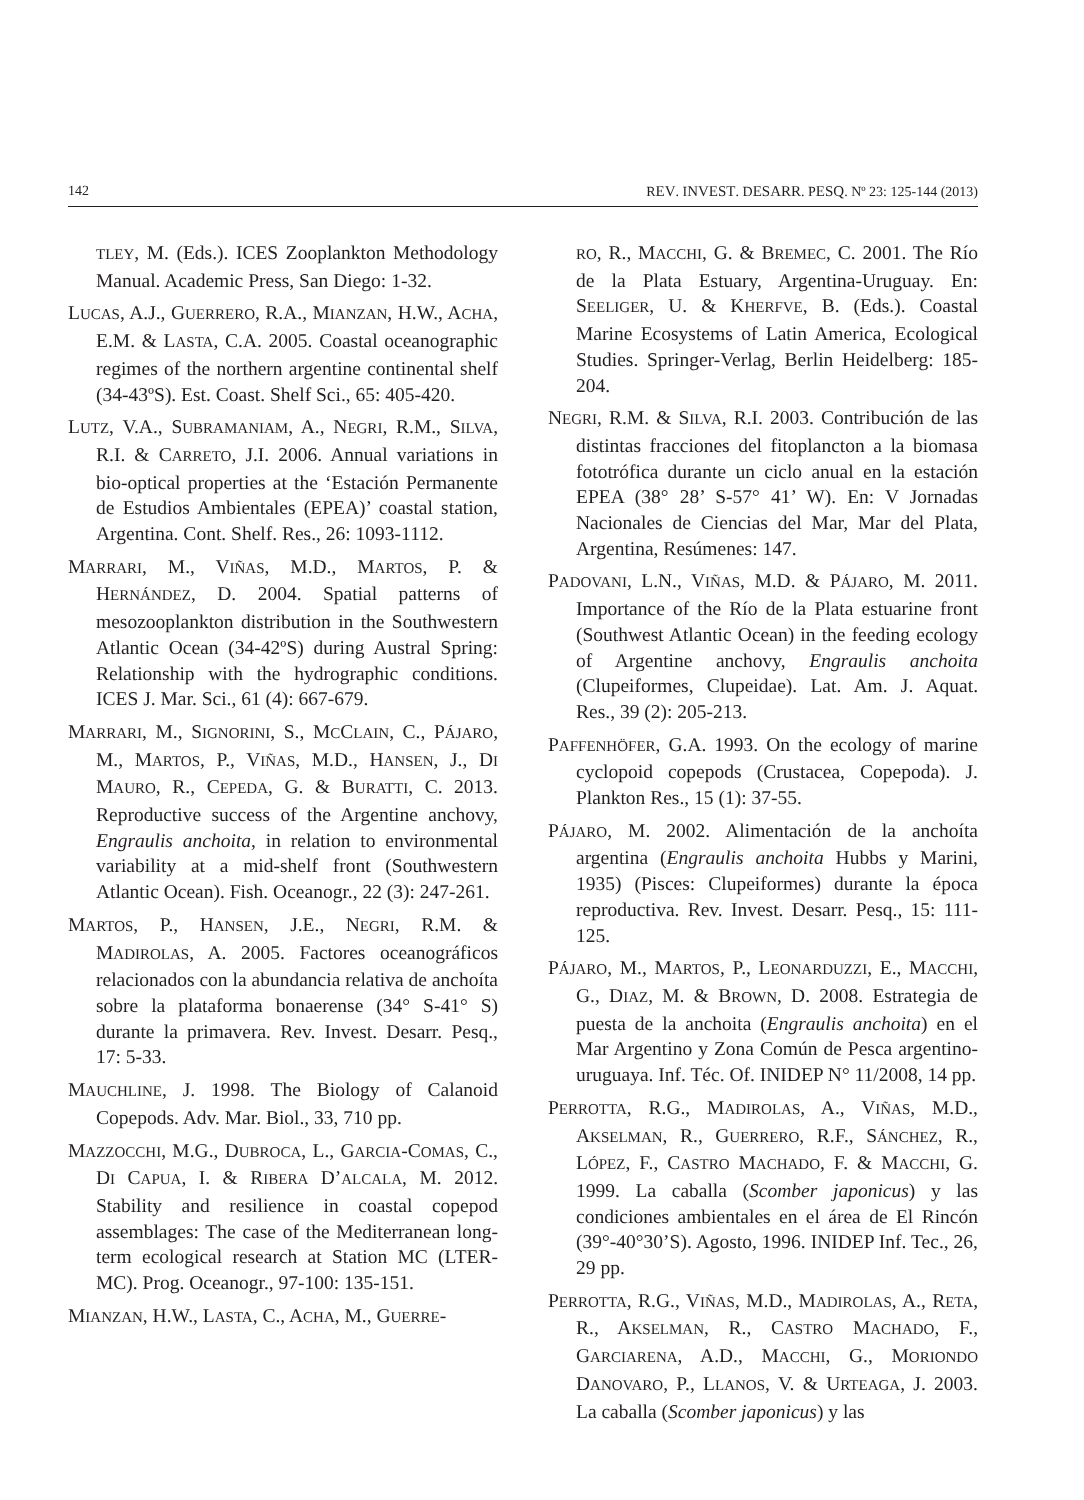142 REV. INVEST. DESARR. PESQ. Nº 23: 125-144 (2013)
TLEY, M. (Eds.). ICES Zooplankton Methodology Manual. Academic Press, San Diego: 1-32.
LUCAS, A.J., GUERRERO, R.A., MIANZAN, H.W., ACHA, E.M. & LASTA, C.A. 2005. Coastal oceanographic regimes of the northern argentine continental shelf (34-43ºS). Est. Coast. Shelf Sci., 65: 405-420.
LUTZ, V.A., SUBRAMANIAM, A., NEGRI, R.M., SILVA, R.I. & CARRETO, J.I. 2006. Annual variations in bio-optical properties at the ‘Estación Permanente de Estudios Ambientales (EPEA)’ coastal station, Argentina. Cont. Shelf. Res., 26: 1093-1112.
MARRARI, M., VIÑAS, M.D., MARTOS, P. & HERNÁNDEZ, D. 2004. Spatial patterns of mesozooplankton distribution in the Southwestern Atlantic Ocean (34-42ºS) during Austral Spring: Relationship with the hydrographic conditions. ICES J. Mar. Sci., 61 (4): 667-679.
MARRARI, M., SIGNORINI, S., MCCLAIN, C., PÁJARO, M., MARTOS, P., VIÑAS, M.D., HANSEN, J., DI MAURO, R., CEPEDA, G. & BURATTI, C. 2013. Reproductive success of the Argentine anchovy, Engraulis anchoita, in relation to environmental variability at a mid-shelf front (Southwestern Atlantic Ocean). Fish. Oceanogr., 22 (3): 247-261.
MARTOS, P., HANSEN, J.E., NEGRI, R.M. & MADIROLAS, A. 2005. Factores oceanográficos relacionados con la abundancia relativa de anchoíta sobre la plataforma bonaerense (34° S-41° S) durante la primavera. Rev. Invest. Desarr. Pesq., 17: 5-33.
MAUCHLINE, J. 1998. The Biology of Calanoid Copepods. Adv. Mar. Biol., 33, 710 pp.
MAZZOCCHI, M.G., DUBROCA, L., GARCIA-COMAS, C., DI CAPUA, I. & RIBERA D’ALCALA, M. 2012. Stability and resilience in coastal copepod assemblages: The case of the Mediterranean long-term ecological research at Station MC (LTER-MC). Prog. Oceanogr., 97-100: 135-151.
MIANZAN, H.W., LASTA, C., ACHA, M., GUERRE-
RO, R., MACCHI, G. & BREMEC, C. 2001. The Río de la Plata Estuary, Argentina-Uruguay. En: SEELIGER, U. & KHERFVE, B. (Eds.). Coastal Marine Ecosystems of Latin America, Ecological Studies. Springer-Verlag, Berlin Heidelberg: 185-204.
NEGRI, R.M. & SILVA, R.I. 2003. Contribución de las distintas fracciones del fitoplancton a la biomasa fototrófica durante un ciclo anual en la estación EPEA (38° 28’ S-57° 41’ W). En: V Jornadas Nacionales de Ciencias del Mar, Mar del Plata, Argentina, Resúmenes: 147.
PADOVANI, L.N., VIÑAS, M.D. & PÁJARO, M. 2011. Importance of the Río de la Plata estuarine front (Southwest Atlantic Ocean) in the feeding ecology of Argentine anchovy, Engraulis anchoita (Clupeiformes, Clupeidae). Lat. Am. J. Aquat. Res., 39 (2): 205-213.
PAFFENHÖFER, G.A. 1993. On the ecology of marine cyclopoid copepods (Crustacea, Copepoda). J. Plankton Res., 15 (1): 37-55.
PÁJARO, M. 2002. Alimentación de la anchoíta argentina (Engraulis anchoita Hubbs y Marini, 1935) (Pisces: Clupeiformes) durante la época reproductiva. Rev. Invest. Desarr. Pesq., 15: 111-125.
PÁJARO, M., MARTOS, P., LEONARDUZZI, E., MACCHI, G., DIAZ, M. & BROWN, D. 2008. Estrategia de puesta de la anchoita (Engraulis anchoita) en el Mar Argentino y Zona Común de Pesca argentino-uruguaya. Inf. Téc. Of. INIDEP N° 11/2008, 14 pp.
PERROTTA, R.G., MADIROLAS, A., VIÑAS, M.D., AKSELMAN, R., GUERRERO, R.F., SÁNCHEZ, R., LÓPEZ, F., CASTRO MACHADO, F. & MACCHI, G. 1999. La caballa (Scomber japonicus) y las condiciones ambientales en el área de El Rincón (39°-40°30’S). Agosto, 1996. INIDEP Inf. Tec., 26, 29 pp.
PERROTTA, R.G., VIÑAS, M.D., MADIROLAS, A., RETA, R., AKSELMAN, R., CASTRO MACHADO, F., GARCIARENA, A.D., MACCHI, G., MORIONDO DANOVARO, P., LLANOS, V. & URTEAGA, J. 2003. La caballa (Scomber japonicus) y las